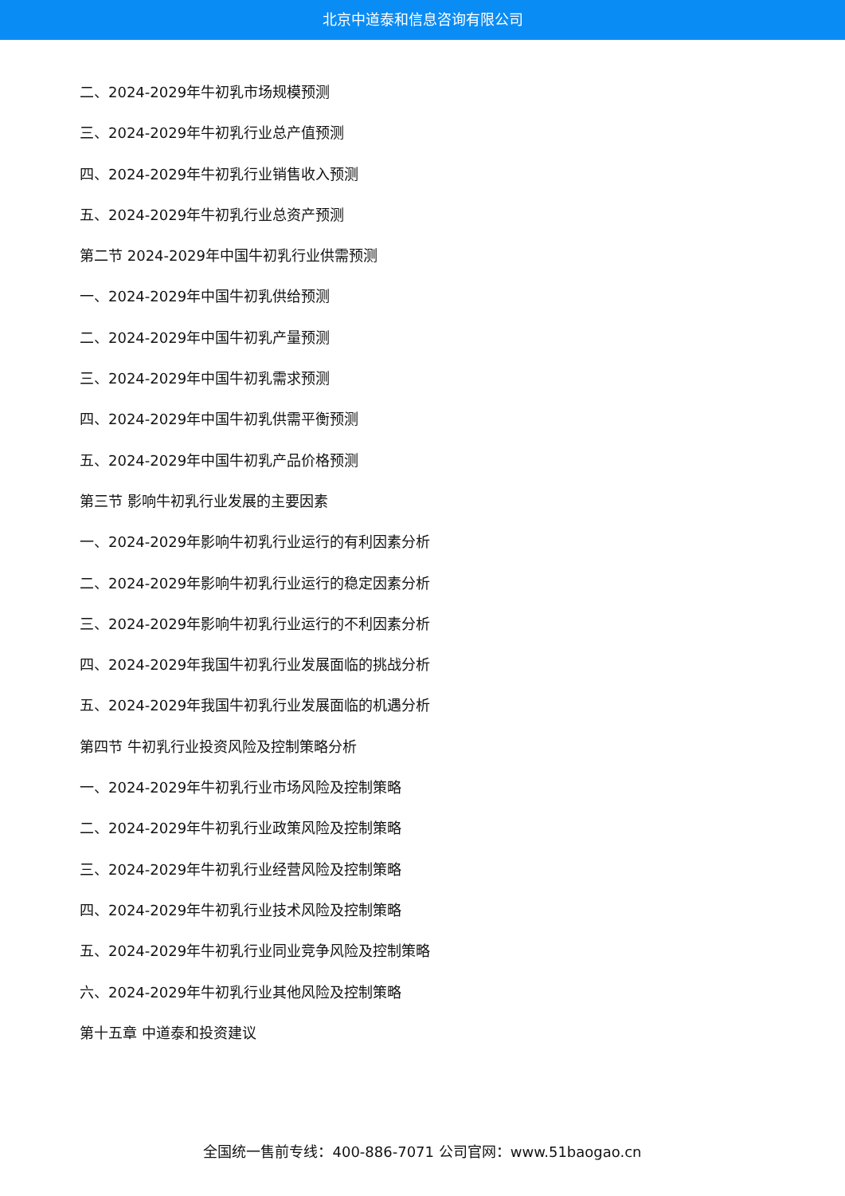北京中道泰和信息咨询有限公司
二、2024-2029年牛初乳市场规模预测
三、2024-2029年牛初乳行业总产值预测
四、2024-2029年牛初乳行业销售收入预测
五、2024-2029年牛初乳行业总资产预测
第二节 2024-2029年中国牛初乳行业供需预测
一、2024-2029年中国牛初乳供给预测
二、2024-2029年中国牛初乳产量预测
三、2024-2029年中国牛初乳需求预测
四、2024-2029年中国牛初乳供需平衡预测
五、2024-2029年中国牛初乳产品价格预测
第三节 影响牛初乳行业发展的主要因素
一、2024-2029年影响牛初乳行业运行的有利因素分析
二、2024-2029年影响牛初乳行业运行的稳定因素分析
三、2024-2029年影响牛初乳行业运行的不利因素分析
四、2024-2029年我国牛初乳行业发展面临的挑战分析
五、2024-2029年我国牛初乳行业发展面临的机遇分析
第四节 牛初乳行业投资风险及控制策略分析
一、2024-2029年牛初乳行业市场风险及控制策略
二、2024-2029年牛初乳行业政策风险及控制策略
三、2024-2029年牛初乳行业经营风险及控制策略
四、2024-2029年牛初乳行业技术风险及控制策略
五、2024-2029年牛初乳行业同业竞争风险及控制策略
六、2024-2029年牛初乳行业其他风险及控制策略
第十五章 中道泰和投资建议
全国统一售前专线：400-886-7071 公司官网：www.51baogao.cn